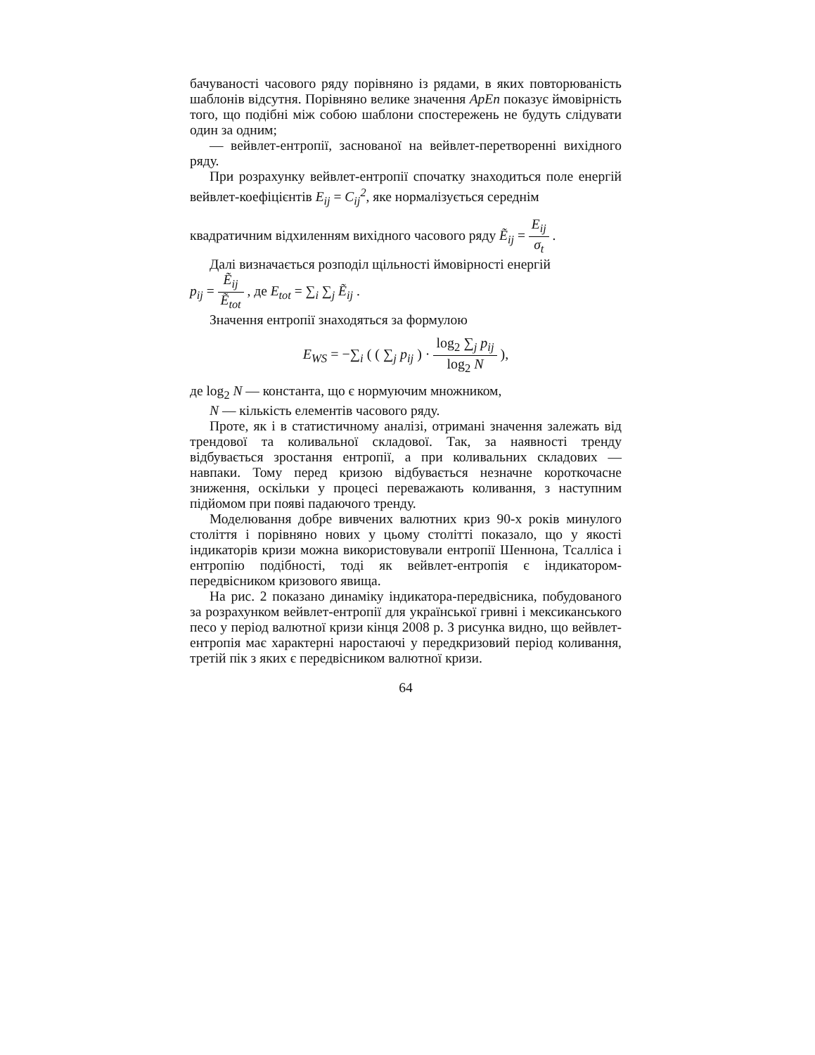бачуваності часового ряду порівняно із рядами, в яких повторюваність шаблонів відсутня. Порівняно велике значення ApEn показує ймовірність того, що подібні між собою шаблони спостережень не будуть слідувати один за одним;
— вейвлет-ентропії, заснованої на вейвлет-перетворенні вихідного ряду.
При розрахунку вейвлет-ентропії спочатку знаходиться поле енергій вейвлет-коефіцієнтів E<sub>ij</sub> = C<sub>ij</sub><sup>2</sup>, яке нормалізується середнім
квадратичним відхиленням вихідного часового ряду Ẽ<sub>ij</sub> = E<sub>ij</sub> σ<sub>t</sub> .
Далі визначається розподіл щільності ймовірності енергій
p<sub>ij</sub> = Ẽ<sub>ij</sub> Ẽ<sub>tot</sub> , де E<sub>tot</sub> = ∑<sub>i</sub> ∑<sub>j</sub> Ẽ<sub>ij</sub> .
Значення ентропії знаходяться за формулою
E<sub>WS</sub> = −∑<sub>i</sub> ( ( ∑<sub>j</sub> p<sub>ij</sub> ) · log<sub>2</sub> ∑<sub>j</sub> p<sub>ij</sub> log<sub>2</sub> N ),
де log<sub>2</sub> N — константа, що є нормуючим множником,
N — кількість елементів часового ряду.
Проте, як і в статистичному аналізі, отримані значення залежать від трендової та коливальної складової. Так, за наявності тренду відбувається зростання ентропії, а при коливальних складових — навпаки. Тому перед кризою відбувається незначне короткочасне зниження, оскільки у процесі переважають коливання, з наступним підйомом при появі падаючого тренду.
Моделювання добре вивчених валютних криз 90-х років минулого століття і порівняно нових у цьому столітті показало, що у якості індикаторів кризи можна використовували ентропії Шеннона, Тсалліса і ентропію подібності, тоді як вейвлет-ентропія є індикатором-передвісником кризового явища.
На рис. 2 показано динаміку індикатора-передвісника, побудованого за розрахунком вейвлет-ентропії для української гривні і мексиканського песо у період валютної кризи кінця 2008 р. З рисунка видно, що вейвлет-ентропія має характерні наростаючі у передкризовий період коливання, третій пік з яких є передвісником валютної кризи.
64